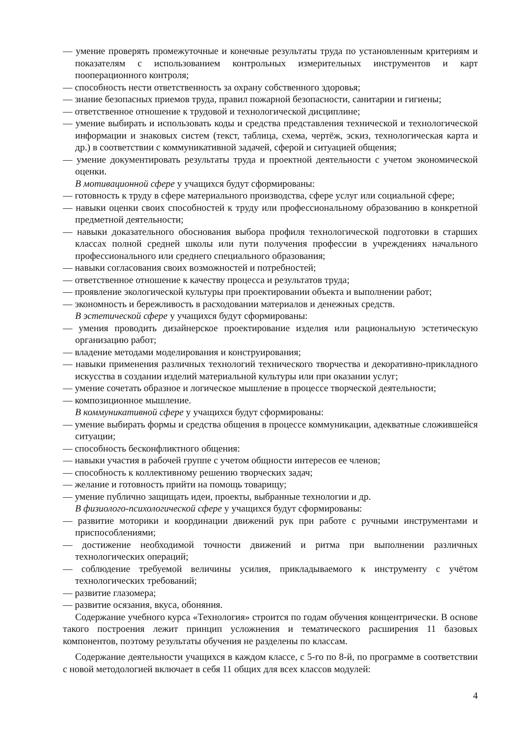— умение проверять промежуточные и конечные результаты труда по установленным критериям и показателям с использованием контрольных измерительных инструментов и карт пооперационного контроля;
— способность нести ответственность за охрану собственного здоровья;
— знание безопасных приемов труда, правил пожарной безопасности, санитарии и гигиены;
— ответственное отношение к трудовой и технологической дисциплине;
— умение выбирать и использовать коды и средства представления технической и технологической информации и знаковых систем (текст, таблица, схема, чертёж, эскиз, технологическая карта и др.) в соответствии с коммуникативной задачей, сферой и ситуацией общения;
— умение документировать результаты труда и проектной деятельности с учетом экономической оценки.
В мотивационной сфере у учащихся будут сформированы:
— готовность к труду в сфере материального производства, сфере услуг или социальной сфере;
— навыки оценки своих способностей к труду или профессиональному образованию в конкретной предметной деятельности;
— навыки доказательного обоснования выбора профиля технологической подготовки в старших классах полной средней школы или пути получения профессии в учреждениях начального профессионального или среднего специального образования;
— навыки согласования своих возможностей и потребностей;
— ответственное отношение к качеству процесса и результатов труда;
— проявление экологической культуры при проектировании объекта и выполнении работ;
— экономность и бережливость в расходовании материалов и денежных средств.
В эстетической сфере у учащихся будут сформированы:
— умения проводить дизайнерское проектирование изделия или рациональную эстетическую организацию работ;
— владение методами моделирования и конструирования;
— навыки применения различных технологий технического творчества и декоративно-прикладного искусства в создании изделий материальной культуры или при оказании услуг;
— умение сочетать образное и логическое мышление в процессе творческой деятельности;
— композиционное мышление.
В коммуникативной сфере у учащихся будут сформированы:
— умение выбирать формы и средства общения в процессе коммуникации, адекватные сложившейся ситуации;
— способность бесконфликтного общения:
— навыки участия в рабочей группе с учетом общности интересов ее членов;
— способность к коллективному решению творческих задач;
— желание и готовность прийти на помощь товарищу;
— умение публично защищать идеи, проекты, выбранные технологии и др.
В физиолого-психологической сфере у учащихся будут сформированы:
— развитие моторики и координации движений рук при работе с ручными инструментами и приспособлениями;
— достижение необходимой точности движений и ритма при выполнении различных технологических операций;
— соблюдение требуемой величины усилия, прикладываемого к инструменту с учётом технологических требований;
— развитие глазомера;
— развитие осязания, вкуса, обоняния.
Содержание учебного курса «Технология» строится по годам обучения концентрически. В основе такого построения лежит принцип усложнения и тематического расширения 11 базовых компонентов, поэтому результаты обучения не разделены по классам.
Содержание деятельности учащихся в каждом классе, с 5-го по 8-й, по программе в соответствии с новой методологией включает в себя 11 общих для всех классов модулей:
4